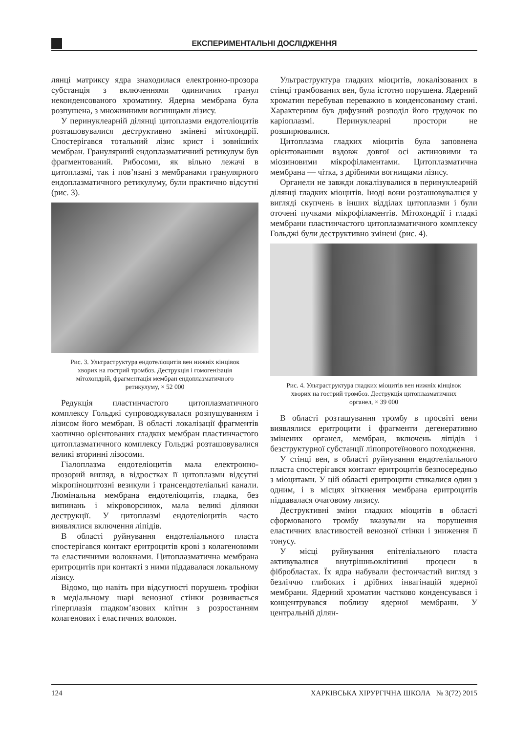ЕКСПЕРИМЕНТАЛЬНІ ДОСЛІДЖЕННЯ
лянці матриксу ядра знаходилася електронно-прозора субстанція з включеннями одиничних гранул неконденсованого хроматину. Ядерна мембрана була розпушена, з множинними вогнищами лізису.
У перинуклеарній ділянці цитоплазми ендотеліоцитів розташовувалися деструктивно змінені мітохондрії. Спостерігався тотальний лізис крист і зовнішніх мембран. Гранулярний ендоплазматичний ретикулум був фрагментований. Рибосоми, як вільно лежачі в цитоплазмі, так і пов’язані з мембранами гранулярного ендоплазматичного ретикулуму, були практично відсутні (рис. 3).
Рис. 3. Ультраструктура ендотеліоцитів вен нижніх кінцівок хворих на гострий тромбоз. Деструкція і гомогенізація мітохондрій, фрагментація мембран ендоплазматичного ретикулуму, × 52 000
Редукція пластинчастого цитоплазматичного комплексу Гольджі супроводжувалася розпушуванням і лізисом його мембран. В області локалізації фрагментів хаотично орієнтованих гладких мембран пластинчастого цитоплазматичного комплексу Гольджі розташовувалися великі вторинні лізосоми.
Гіалоплазма ендотеліоцитів мала електронно-прозорий вигляд, в відростках її цитоплазми відсутні мікропіноцитозні везикули і трансендотеліальні канали. Люмінальна мембрана ендотеліоцитів, гладка, без випинань і мікроворсинок, мала великі ділянки деструкції. У цитоплазмі ендотеліоцитів часто виявлялися включення ліпідів.
В області руйнування ендотеліального пласта спостерігався контакт еритроцитів крові з колагеновими та еластичними волокнами. Цитоплазматична мембрана еритроцитів при контакті з ними піддавалася локальному лізису.
Відомо, що навіть при відсутності порушень трофіки в медіальному шарі венозної стінки розвивається гіперплазія гладком’язових клітин з розростанням колагенових і еластичних волокон.
Ультраструктура гладких міоцитів, локалізованих в стінці трамбованих вен, була істотно порушена. Ядерний хроматин перебував переважно в конденсованому стані. Характерним був дифузний розподіл його грудочок по каріоплазмі. Перинуклеарні простори не розширювалися.
Цитоплазма гладких міоцитів була заповнена орієнтованими вздовж довгої осі актиновими та міозиновими мікрофіламентами. Цитоплазматична мембрана — чітка, з дрібними вогнищами лізису.
Органели не завжди локалізувалися в перинуклеарній ділянці гладких міоцитів. Іноді вони розташовувалися у вигляді скупчень в інших відділах цитоплазми і були оточені пучками мікрофіламентів. Мітохондрії і гладкі мембрани пластинчастого цитоплазматичного комплексу Гольджі були деструктивно змінені (рис. 4).
Рис. 4. Ультраструктура гладких міоцитів вен нижніх кінцівок хворих на гострий тромбоз. Деструкція цитоплазматичних органел, × 39 000
В області розташування тромбу в просвіті вени виявлялися еритроцити і фрагменти дегенеративно змінених органел, мембран, включень ліпідів і безструктурної субстанції ліпопротеїнового походження.
У стінці вен, в області руйнування ендотеліального пласта спостерігався контакт еритроцитів безпосередньо з міоцитами. У цій області еритроцити стикалися один з одним, і в місцях зіткнення мембрана еритроцитів піддавалася очаговому лизису.
Деструктивні зміни гладких міоцитів в області сформованого тромбу вказували на порушення еластичних властивостей венозної стінки і зниження її тонусу.
У місці руйнування епітеліального пласта активувалися внутрішньоклітинні процеси в фібробластах. Їх ядра набували фестончастий вигляд з безліччю глибоких і дрібних інвагінацій ядерної мембрани. Ядерний хроматин частково конденсувався і концентрувався поблизу ядерної мембрани. У центральній ділян-
124 ХАРКІВСЬКА ХІРУРГІЧНА ШКОЛА № 3(72) 2015